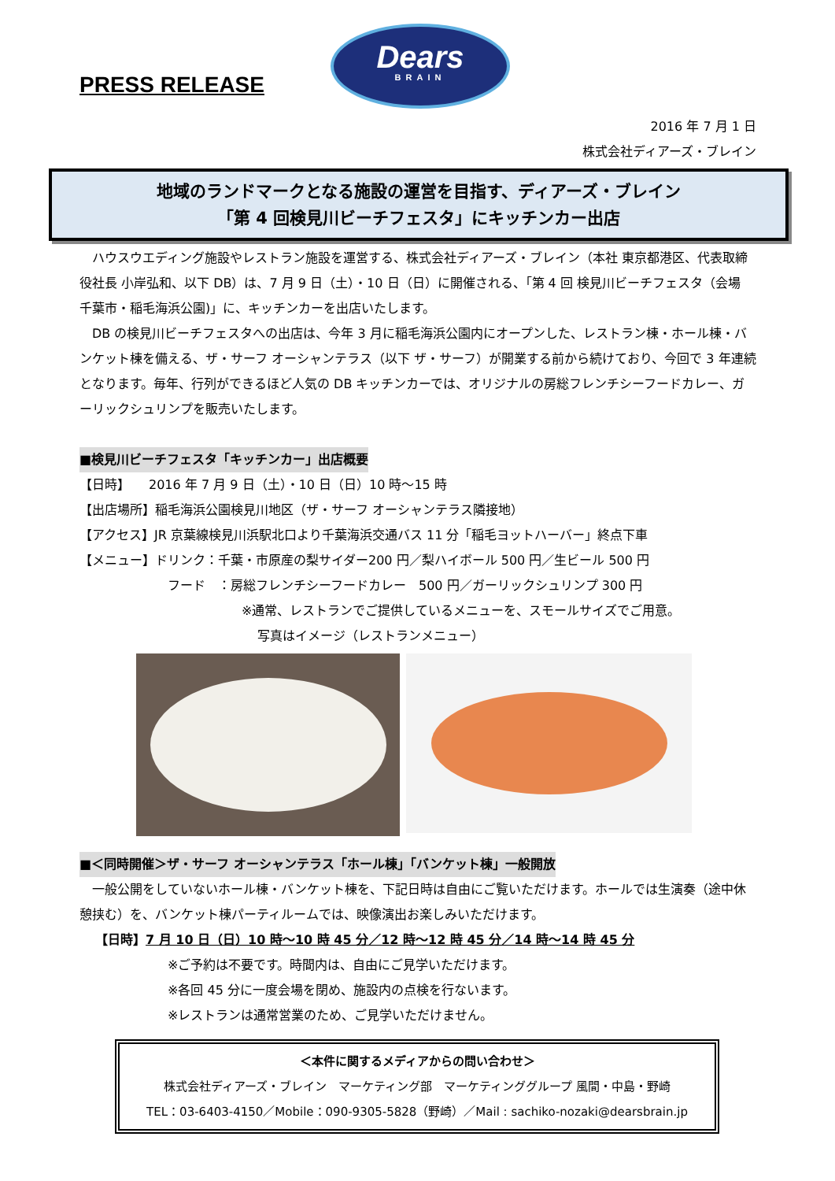PRESS RELEASE
Dears
BRAIN
2016 年 7 月 1 日
株式会社ディアーズ・ブレイン
地域のランドマークとなる施設の運営を目指す、ディアーズ・ブレイン
「第 4 回検見川ビーチフェスタ」にキッチンカー出店
　ハウスウエディング施設やレストラン施設を運営する、株式会社ディアーズ・ブレイン（本社 東京都港区、代表取締役社長 小岸弘和、以下 DB）は、7 月 9 日（土）・10 日（日）に開催される、「第 4 回 検見川ビーチフェスタ（会場 千葉市・稲毛海浜公園)」に、キッチンカーを出店いたします。
　DB の検見川ビーチフェスタへの出店は、今年 3 月に稲毛海浜公園内にオープンした、レストラン棟・ホール棟・バンケット棟を備える、ザ・サーフ オーシャンテラス（以下 ザ・サーフ）が開業する前から続けており、今回で 3 年連続となります。毎年、行列ができるほど人気の DB キッチンカーでは、オリジナルの房総フレンチシーフードカレー、ガーリックシュリンプを販売いたします。
■検見川ビーチフェスタ「キッチンカー」出店概要
【日時】　　2016 年 7 月 9 日（土）・10 日（日）10 時～15 時
【出店場所】稲毛海浜公園検見川地区（ザ・サーフ オーシャンテラス隣接地）
【アクセス】JR 京葉線検見川浜駅北口より千葉海浜交通バス 11 分「稲毛ヨットハーバー」終点下車
【メニュー】ドリンク：千葉・市原産の梨サイダー200 円／梨ハイボール 500 円／生ビール 500 円
フード　：房総フレンチシーフードカレー　500 円／ガーリックシュリンプ 300 円
※通常、レストランでご提供しているメニューを、スモールサイズでご用意。
写真はイメージ（レストランメニュー）
■＜同時開催＞ザ・サーフ オーシャンテラス「ホール棟」「バンケット棟」一般開放
　一般公開をしていないホール棟・バンケット棟を、下記日時は自由にご覧いただけます。ホールでは生演奏（途中休憩挟む）を、バンケット棟パーティルームでは、映像演出お楽しみいただけます。
【日時】7 月 10 日（日）10 時～10 時 45 分／12 時～12 時 45 分／14 時～14 時 45 分
※ご予約は不要です。時間内は、自由にご見学いただけます。
※各回 45 分に一度会場を閉め、施設内の点検を行ないます。
※レストランは通常営業のため、ご見学いただけません。
＜本件に関するメディアからの問い合わせ＞
株式会社ディアーズ・ブレイン　マーケティング部　マーケティンググループ 風間・中島・野崎
TEL：03-6403-4150／Mobile：090-9305-5828（野崎）／Mail : sachiko-nozaki@dearsbrain.jp